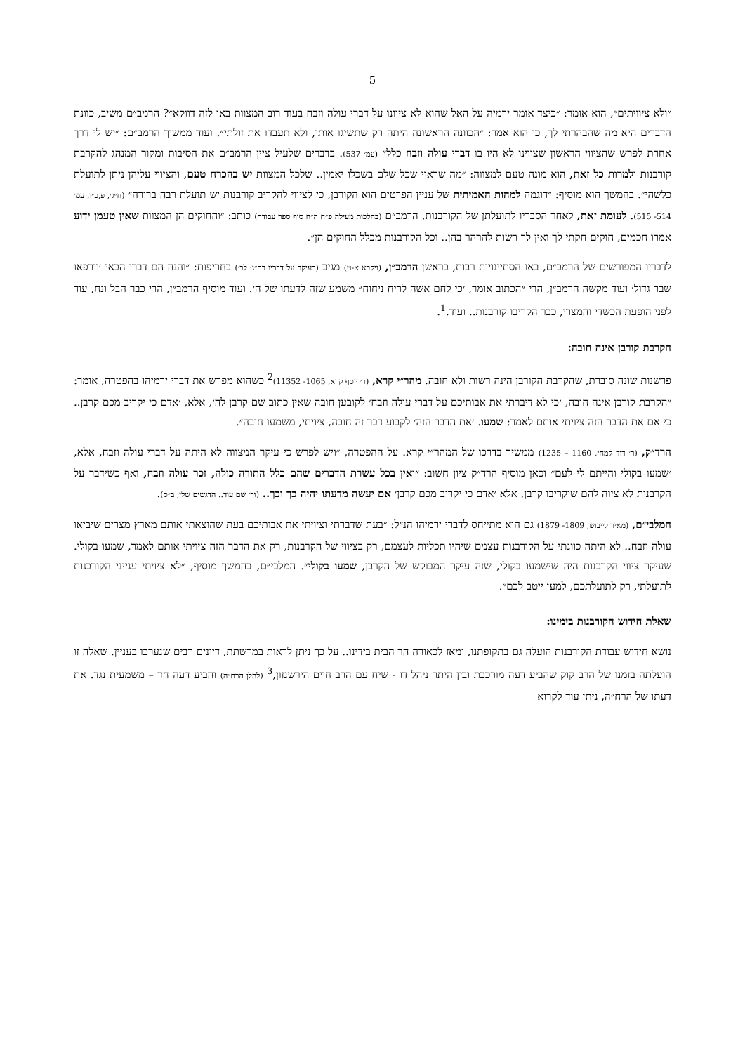5
״ולא ציוויתים״, הוא אומר: ״כיצד אומר ירמיה על האל שהוא לא ציוונו על דברי עולה וזבח בעוד רוב המצוות באו לזה דווקא״? הרמב״ם משיב, כוונת הדברים היא מה שהבהרתי לך, כי הוא אמר: ״הכוונה הראשונה היתה רק שתשיגו אותי, ולא תעבדו את זולתי״. ועוד ממשיך הרמב״ם: ״יש לי דרך אחרת לפרש שהציווי הראשון שצווינו לא היו בו דברי עולה וזבח כלל״ (עמ׳ 537). בדברים שלעיל ציין הרמב״ם את הסיבות ומקור המנהג להקרבת קורבנות ולמרות כל זאת, הוא מונה טעם למצווה: ״מה שראוי שכל שלם בשכלו יאמין.. שלכל המצוות יש בהכרח טעם, והציווי עליהן ניתן לתועלת כלשהי״. בהמשך הוא מוסיף: ״דוגמה למהות האמיתית של עניין הפרטים הוא הקורבן, כי לציווי להקריב קורבנות יש תועלת רבה ברורה״ (ח״ג׳, פ,כ״ו, עמ׳ 514- 515). לעומת זאת, לאחר הסבריו לתועלתן של הקורבנות, הרמב״ם (בהלכות מעילה פ״ח ה״ח סוף ספר עבודה) כותב: ״והחוקים הן המצוות שאין טעמן ידוע אמרו חכמים, חוקים חקתי לך ואין לך רשות להרהר בהן.. וכל הקורבנות מכלל החוקים הן״.
לדבריו המפורשים של הרמב״ם, באו הסתייגויות רבות, בראשן הרמב״ן, (ויקרא א-ט) מגיב (בעיקר על דבריו בח״ג׳ לב׳) בחריפות: ״והנה הם דברי הבאי ׳וירפאו שבר גדול׳ ועוד מקשה הרמב״ן, הרי ״הכתוב אומר, ׳כי לחם אשה לריח ניחוח״ משמע שזה לדעתו של ה׳. ועוד מוסיף הרמב״ן, הרי כבר הבל ונח, עוד לפני הופעת הכשדי והמצרי, כבר הקריבו קורבנות.. ועוד.<sup>1</sup>.
הקרבת קורבן אינה חובה:
פרשנות שונה סוברת, שהקרבת הקורבן הינה רשות ולא חובה. מהר״י קרא, (ר׳ יוסף קרא, 1065- 11352)<sup>2</sup> כשהוא מפרש את דברי ירמיהו בהפטרה, אומר: ״הקרבת קורבן אינה חובה, ׳כי לא דיברתי את אבותיכם על דברי עולה וזבח׳ לקובען חובה שאין כתוב שם קרבן לה׳, אלא, ׳אדם כי יקריב מכם קרבן.. כי אם את הדבר הזה ציויתי אותם לאמר: שמעו. ׳את הדבר הזה׳ לקבוע דבר זה חובה, ציויתי, משמעו חובה״.
הרד״ק, (ר׳ דוד קמחי, 1160 – 1235) ממשיך בדרכו של המהר״י קרא. על ההפטרה, ״ויש לפרש כי עיקר המצווה לא היתה על דברי עולה וזבח, אלא, ׳שמעו בקולי והייתם לי לעם״ וכאן מוסיף הרד״ק ציון חשוב: ״ואין בכל עשרת הדברים שהם כלל התורה כולה, זכר עולה וזבח, ואף כשידבר על הקרבנות לא ציוה להם שיקריבו קרבן, אלא ׳אדם כי יקריב מכם קרבן׳ אם יעשה מדעתו יהיה כך וכך.. (ור׳ שם עוד.. הדגשים שלי, ב״ס).
המלבי״ם, (מאיר לייבוש, 1809- 1879) גם הוא מתייחס לדברי ירמיהו הנ״ל: ״בעת שדברתי וציויתי את אבותיכם בעת שהוצאתי אותם מארץ מצרים שיביאו עולה וזבח.. לא היתה כוונתי על הקורבנות עצמם שיהיו תכליות לעצמם, רק בציווי של הקרבנות, רק את הדבר הזה ציויתי אותם לאמר, שמעו בקולי. שעיקר ציווי הקרבנות היה שישמעו בקולי, שזה עיקר המבוקש של הקרבן, שמעו בקולי״. המלבי״ם, בהמשך מוסיף, ״לא ציויתי ענייני הקורבנות לתועלתי, רק לתועלתכם, למען ייטב לכם״.
שאלת חידוש הקורבנות בימינו:
נושא חידוש עבודת הקורבנות הועלה גם בתקופתנו, ומאז לכאורה הר הבית בידינו.. על כך ניתן לראות במרשתת, דיונים רבים שנערכו בעניין. שאלה זו הועלתה בזמנו של הרב קוק שהביע דעה מורכבת ובין היתר ניהל דו - שיח עם הרב חיים הירשנזון,<sup>3</sup> (להלן הרח״ה) והביע דעה חד – משמעית נגד. את דעתו של הרח״ה, ניתן עוד לקרוא